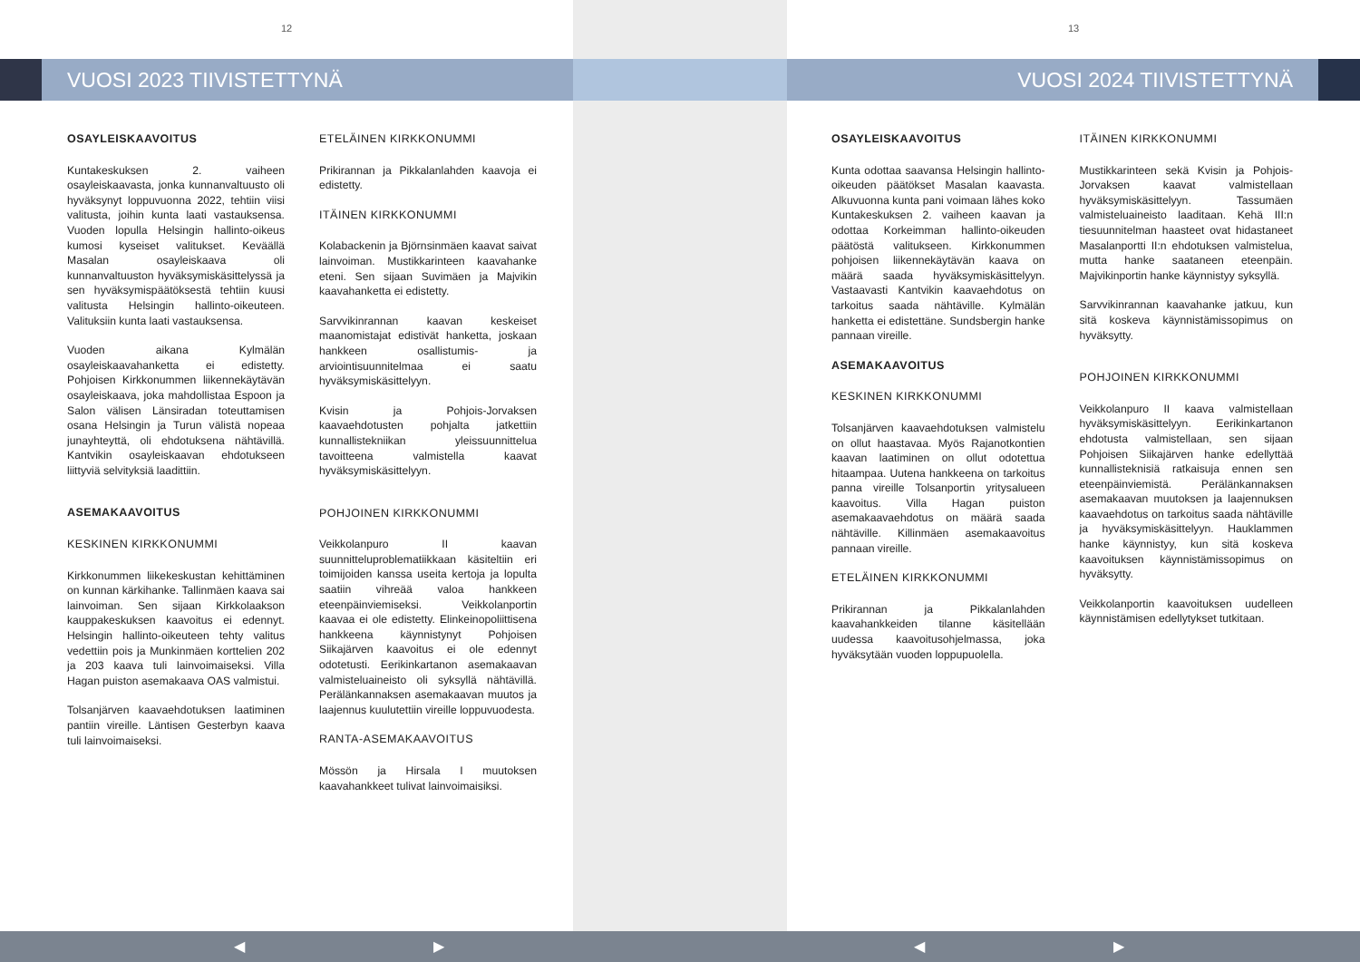12
VUOSI 2023 TIIVISTETTYNÄ
OSAYLEISKAAVOITUS
Kuntakeskuksen 2. vaiheen osayleiskaavasta, jonka kunnanvaltuusto oli hyväksynyt loppuvuonna 2022, tehtiin viisi valitusta, joihin kunta laati vastauksensa. Vuoden lopulla Helsingin hallinto-oikeus kumosi kyseiset valitukset. Keväällä Masalan osayleiskaava oli kunnanvaltuuston hyväksymiskäsittelyssä ja sen hyväksymispäätöksestä tehtiin kuusi valitusta Helsingin hallinto-oikeuteen. Valituksiin kunta laati vastauksensa.
Vuoden aikana Kylmälän osayleiskaavahanketta ei edistetty. Pohjoisen Kirkkonummen liikennekäytävän osayleiskaava, joka mahdollistaa Espoon ja Salon välisen Länsiradan toteuttamisen osana Helsingin ja Turun välistä nopeaa junayhteyttä, oli ehdotuksena nähtävillä. Kantvikin osayleiskaavan ehdotukseen liittyviä selvityksiä laadittiin.
ASEMAKAAVOITUS
KESKINEN KIRKKONUMMI
Kirkkonummen liikekeskustan kehittäminen on kunnan kärkihanke. Tallinmäen kaava sai lainvoiman. Sen sijaan Kirkkolaakson kauppakeskuksen kaavoitus ei edennyt. Helsingin hallinto-oikeuteen tehty valitus vedettiin pois ja Munkinmäen korttelien 202 ja 203 kaava tuli lainvoimaiseksi. Villa Hagan puiston asemakaava OAS valmistui.
Tolsanjärven kaavaehdotuksen laatiminen pantiin vireille. Läntisen Gesterbyn kaava tuli lainvoimaiseksi.
ETELÄINEN KIRKKONUMMI
Prikirannan ja Pikkalanlahden kaavoja ei edistetty.
ITÄINEN KIRKKONUMMI
Kolabackenin ja Björnsinmäen kaavat saivat lainvoiman. Mustikkarinteen kaavahanke eteni. Sen sijaan Suvimäen ja Majvikin kaavahanketta ei edistetty.
Sarvvikinrannan kaavan keskeiset maanomistajat edistivät hanketta, joskaan hankkeen osallistumis- ja arviointisuunnitelmaa ei saatu hyväksymiskäsittelyyn.
Kvisin ja Pohjois-Jorvaksen kaavaehdotusten pohjalta jatkettiin kunnallistekniikan yleissuunnittelua tavoitteena valmistella kaavat hyväksymiskäsittelyyn.
POHJOINEN KIRKKONUMMI
Veikkolanpuro II kaavan suunnitteluproblematiikkaan käsiteltiin eri toimijoiden kanssa useita kertoja ja lopulta saatiin vihreää valoa hankkeen eteenpäinviemiseksi. Veikkolanportin kaavaa ei ole edistetty. Elinkeinopoliittisena hankkeena käynnistynyt Pohjoisen Siikajärven kaavoitus ei ole edennyt odotetusti. Eerikinkartanon asemakaavan valmisteluaineisto oli syksyllä nähtävillä. Perälänkannaksen asemakaavan muutos ja laajennus kuulutettiin vireille loppuvuodesta.
RANTA-ASEMAKAAVOITUS
Mössön ja Hirsala I muutoksen kaavahankkeet tulivat lainvoimaisiksi.
13
VUOSI 2024 TIIVISTETTYNÄ
OSAYLEISKAAVOITUS
Kunta odottaa saavansa Helsingin hallinto-oikeuden päätökset Masalan kaavasta. Alkuvuonna kunta pani voimaan lähes koko Kuntakeskuksen 2. vaiheen kaavan ja odottaa Korkeimman hallinto-oikeuden päätöstä valitukseen. Kirkkonummen pohjoisen liikennekäytävän kaava on määrä saada hyväksymiskäsittelyyn. Vastaavasti Kantvikin kaavaehdotus on tarkoitus saada nähtäville. Kylmälän hanketta ei edistettäne. Sundsbergin hanke pannaan vireille.
ASEMAKAAVOITUS
KESKINEN KIRKKONUMMI
Tolsanjärven kaavaehdotuksen valmistelu on ollut haastavaa. Myös Rajanotkontien kaavan laatiminen on ollut odotettua hitaampaa. Uutena hankkeena on tarkoitus panna vireille Tolsanportin yritysalueen kaavoitus. Villa Hagan puiston asemakaavaehdotus on määrä saada nähtäville. Killinmäen asemakaavoitus pannaan vireille.
ETELÄINEN KIRKKONUMMI
Prikirannan ja Pikkalanlahden kaavahankkeiden tilanne käsitellään uudessa kaavoitusohjelmassa, joka hyväksytään vuoden loppupuolella.
ITÄINEN KIRKKONUMMI
Mustikkarinteen sekä Kvisin ja Pohjois-Jorvaksen kaavat valmistellaan hyväksymiskäsittelyyn. Tassumäen valmisteluaineisto laaditaan. Kehä III:n tiesuunnitelman haasteet ovat hidastaneet Masalanportti II:n ehdotuksen valmistelua, mutta hanke saataneen eteenpäin. Majvikinportin hanke käynnistyy syksyllä.
Sarvvikinrannan kaavahanke jatkuu, kun sitä koskeva käynnistämissopimus on hyväksytty.
POHJOINEN KIRKKONUMMI
Veikkolanpuro II kaava valmistellaan hyväksymiskäsittelyyn. Eerikinkartanon ehdotusta valmistellaan, sen sijaan Pohjoisen Siikajärven hanke edellyttää kunnallisteknisiä ratkaisuja ennen sen eteenpäinviemistä. Perälänkannaksen asemakaavan muutoksen ja laajennuksen kaavaehdotus on tarkoitus saada nähtäville ja hyväksymiskäsittelyyn. Hauklammen hanke käynnistyy, kun sitä koskeva kaavoituksen käynnistämissopimus on hyväksytty.
Veikkolanportin kaavoituksen uudelleen käynnistämisen edellytykset tutkitaan.
◀ ▶ ◀ ▶